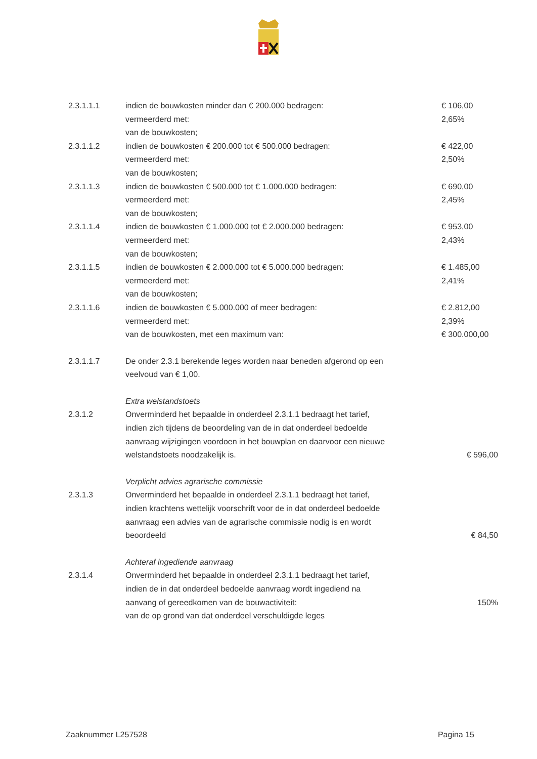| 2.3.1.1.1 | indien de bouwkosten minder dan € 200.000 bedragen: | € 106,00 |
| | vermeerderd met: | 2,65% |
| | van de bouwkosten; | |
| 2.3.1.1.2 | indien de bouwkosten € 200.000 tot € 500.000 bedragen: | € 422,00 |
| | vermeerderd met: | 2,50% |
| | van de bouwkosten; | |
| 2.3.1.1.3 | indien de bouwkosten € 500.000 tot € 1.000.000 bedragen: | € 690,00 |
| | vermeerderd met: | 2,45% |
| | van de bouwkosten; | |
| 2.3.1.1.4 | indien de bouwkosten € 1.000.000 tot € 2.000.000 bedragen: | € 953,00 |
| | vermeerderd met: | 2,43% |
| | van de bouwkosten; | |
| 2.3.1.1.5 | indien de bouwkosten € 2.000.000 tot € 5.000.000 bedragen: | € 1.485,00 |
| | vermeerderd met: | 2,41% |
| | van de bouwkosten; | |
| 2.3.1.1.6 | indien de bouwkosten € 5.000.000 of meer bedragen: | € 2.812,00 |
| | vermeerderd met: | 2,39% |
| | van de bouwkosten, met een maximum van: | € 300.000,00 |
| 2.3.1.1.7 | De onder 2.3.1 berekende leges worden naar beneden afgerond op een | |
| | veelvoud van € 1,00. | |
| | Extra welstandstoets | |
| 2.3.1.2 | Onverminderd het bepaalde in onderdeel 2.3.1.1 bedraagt het tarief, | |
| | indien zich tijdens de beoordeling van de in dat onderdeel bedoelde | |
| | aanvraag wijzigingen voordoen in het bouwplan en daarvoor een nieuwe | |
| | welstandstoets noodzakelijk is. | € 596,00 |
| | Verplicht advies agrarische commissie | |
| 2.3.1.3 | Onverminderd het bepaalde in onderdeel 2.3.1.1 bedraagt het tarief, | |
| | indien krachtens wettelijk voorschrift voor de in dat onderdeel bedoelde | |
| | aanvraag een advies van de agrarische commissie nodig is en wordt | |
| | beoordeeld | € 84,50 |
| | Achteraf ingediende aanvraag | |
| 2.3.1.4 | Onverminderd het bepaalde in onderdeel 2.3.1.1 bedraagt het tarief, | |
| | indien de in dat onderdeel bedoelde aanvraag wordt ingediend na | |
| | aanvang of gereedkomen van de bouwactiviteit: | 150% |
| | van de op grond van dat onderdeel verschuldigde leges | |
Zaaknummer L257528 Pagina 15